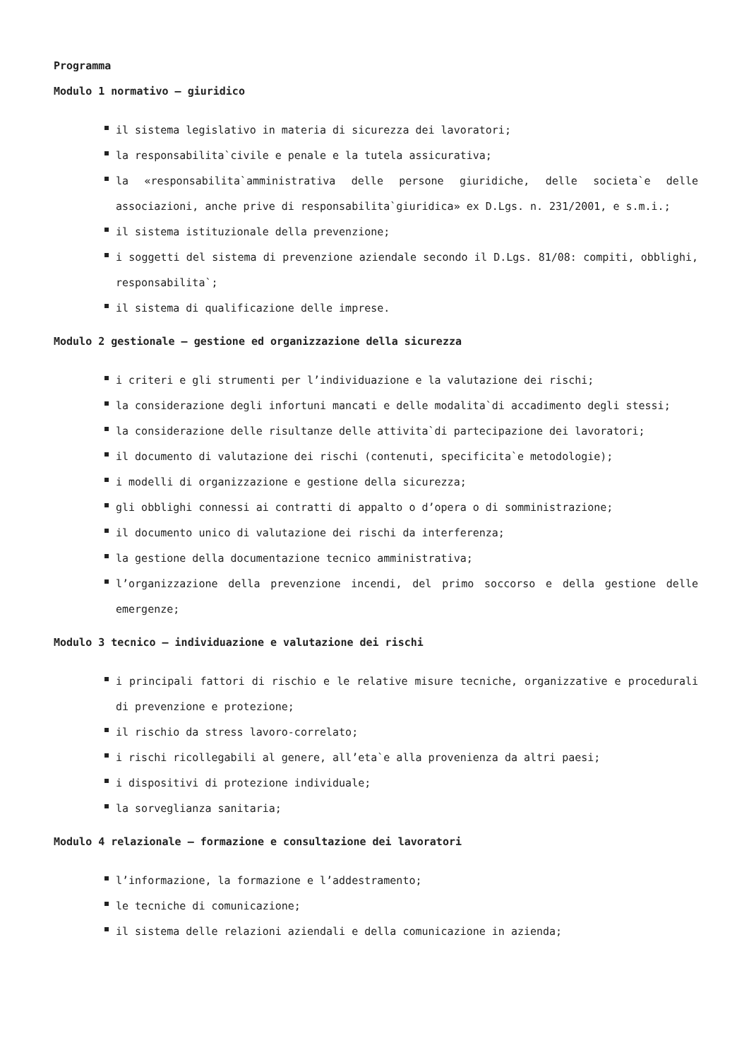Programma
Modulo 1 normativo – giuridico
il sistema legislativo in materia di sicurezza dei lavoratori;
la responsabilita`civile e penale e la tutela assicurativa;
la «responsabilita`amministrativa delle persone giuridiche, delle societa`e delle associazioni, anche prive di responsabilita`giuridica» ex D.Lgs. n. 231/2001, e s.m.i.;
il sistema istituzionale della prevenzione;
i soggetti del sistema di prevenzione aziendale secondo il D.Lgs. 81/08: compiti, obblighi, responsabilita`;
il sistema di qualificazione delle imprese.
Modulo 2 gestionale – gestione ed organizzazione della sicurezza
i criteri e gli strumenti per l’individuazione e la valutazione dei rischi;
la considerazione degli infortuni mancati e delle modalita`di accadimento degli stessi;
la considerazione delle risultanze delle attivita`di partecipazione dei lavoratori;
il documento di valutazione dei rischi (contenuti, specificita`e metodologie);
i modelli di organizzazione e gestione della sicurezza;
gli obblighi connessi ai contratti di appalto o d’opera o di somministrazione;
il documento unico di valutazione dei rischi da interferenza;
la gestione della documentazione tecnico amministrativa;
l’organizzazione della prevenzione incendi, del primo soccorso e della gestione delle emergenze;
Modulo 3 tecnico – individuazione e valutazione dei rischi
i principali fattori di rischio e le relative misure tecniche, organizzative e procedurali di prevenzione e protezione;
il rischio da stress lavoro-correlato;
i rischi ricollegabili al genere, all’eta`e alla provenienza da altri paesi;
i dispositivi di protezione individuale;
la sorveglianza sanitaria;
Modulo 4 relazionale – formazione e consultazione dei lavoratori
l’informazione, la formazione e l’addestramento;
le tecniche di comunicazione;
il sistema delle relazioni aziendali e della comunicazione in azienda;